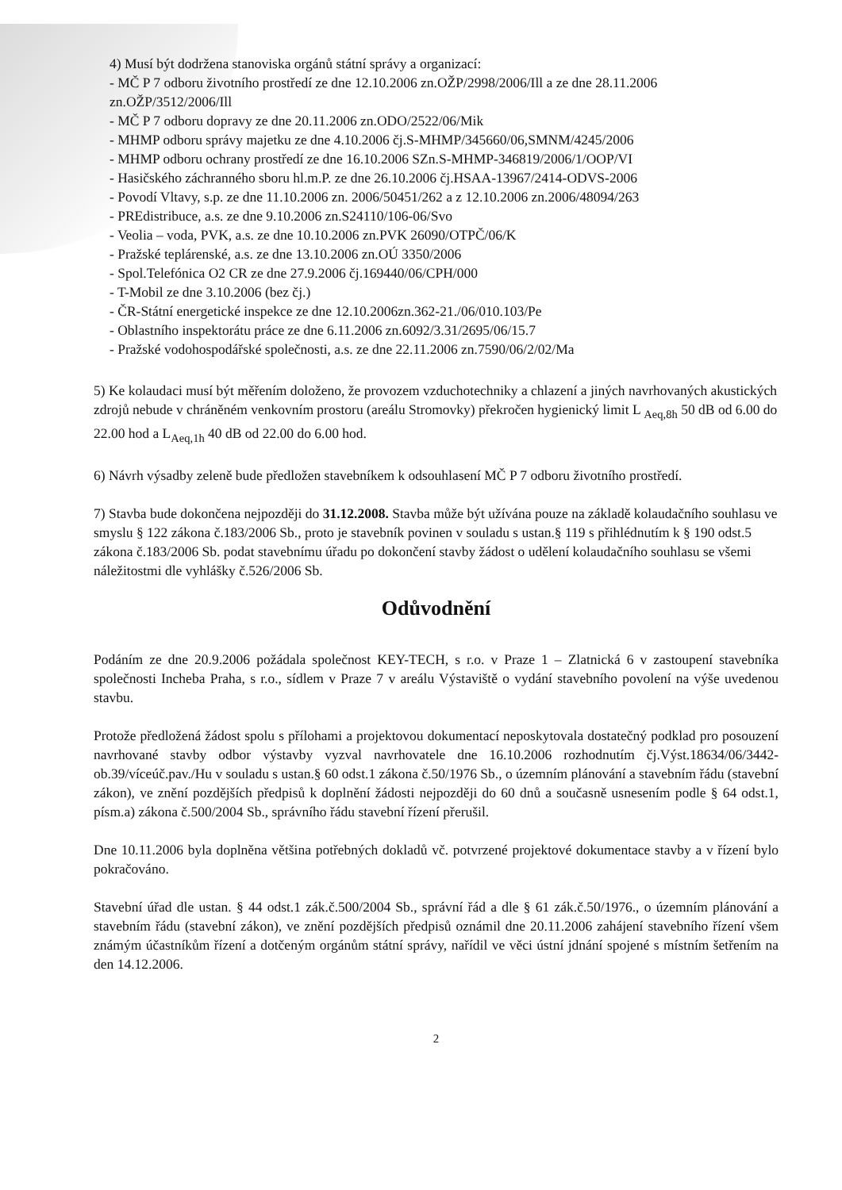4) Musí být dodržena stanoviska orgánů státní správy a organizací:
- MČ P 7 odboru životního prostředí ze dne 12.10.2006 zn.OŽP/2998/2006/Ill a ze dne 28.11.2006 zn.OŽP/3512/2006/Ill
- MČ P 7 odboru dopravy ze dne 20.11.2006 zn.ODO/2522/06/Mik
- MHMP odboru správy majetku ze dne 4.10.2006 čj.S-MHMP/345660/06,SMNM/4245/2006
- MHMP odboru ochrany prostředí ze dne 16.10.2006 SZn.S-MHMP-346819/2006/1/OOP/VI
- Hasičského záchranného sboru hl.m.P. ze dne 26.10.2006 čj.HSAA-13967/2414-ODVS-2006
- Povodí Vltavy, s.p. ze dne 11.10.2006 zn. 2006/50451/262 a z 12.10.2006 zn.2006/48094/263
- PREdistribuce, a.s. ze dne 9.10.2006 zn.S24110/106-06/Svo
- Veolia – voda, PVK, a.s. ze dne 10.10.2006 zn.PVK 26090/OTPČ/06/K
- Pražské teplárenské, a.s. ze dne 13.10.2006 zn.OÚ 3350/2006
- Spol.Telefónica O2 CR ze dne 27.9.2006 čj.169440/06/CPH/000
- T-Mobil ze dne 3.10.2006 (bez čj.)
- ČR-Státní energetické inspekce ze dne 12.10.2006zn.362-21./06/010.103/Pe
- Oblastního inspektorátu práce ze dne 6.11.2006 zn.6092/3.31/2695/06/15.7
- Pražské vodohospodářské společnosti, a.s. ze dne 22.11.2006 zn.7590/06/2/02/Ma
5) Ke kolaudaci musí být měřením doloženo, že provozem vzduchotechniky a chlazení a jiných navrhovaných akustických zdrojů nebude v chráněném venkovním prostoru (areálu Stromovky) překročen hygienický limit L <sub>Aeq,8h</sub> 50 dB od 6.00 do 22.00 hod a L<sub>Aeq,1h</sub> 40 dB od 22.00 do 6.00 hod.
6) Návrh výsadby zeleně bude předložen stavebníkem k odsouhlasení MČ P 7 odboru životního prostředí.
7) Stavba bude dokončena nejpozději do 31.12.2008. Stavba může být užívána pouze na základě kolaudačního souhlasu ve smyslu § 122 zákona č.183/2006 Sb., proto je stavebník povinen v souladu s ustan.§ 119 s přihlédnutím k § 190 odst.5 zákona č.183/2006 Sb. podat stavebnímu úřadu po dokončení stavby žádost o udělení kolaudačního souhlasu se všemi náležitostmi dle vyhlášky č.526/2006 Sb.
Odůvodnění
Podáním ze dne 20.9.2006 požádala společnost KEY-TECH, s r.o. v Praze 1 – Zlatnická 6 v zastoupení stavebníka společnosti Incheba Praha, s r.o., sídlem v Praze 7 v areálu Výstaviště o vydání stavebního povolení na výše uvedenou stavbu.
Protože předložená žádost spolu s přílohami a projektovou dokumentací neposkytovala dostatečný podklad pro posouzení navrhované stavby odbor výstavby vyzval navrhovatele dne 16.10.2006 rozhodnutím čj.Výst.18634/06/3442-ob.39/víceúč.pav./Hu v souladu s ustan.§ 60 odst.1 zákona č.50/1976 Sb., o územním plánování a stavebním řádu (stavební zákon), ve znění pozdějších předpisů k doplnění žádosti nejpozději do 60 dnů a současně usnesením podle § 64 odst.1, písm.a) zákona č.500/2004 Sb., správního řádu stavební řízení přerušil.
Dne 10.11.2006 byla doplněna většina potřebných dokladů vč. potvrzené projektové dokumentace stavby a v řízení bylo pokračováno.
Stavební úřad dle ustan. § 44 odst.1 zák.č.500/2004 Sb., správní řád a dle § 61 zák.č.50/1976., o územním plánování a stavebním řádu (stavební zákon), ve znění pozdějších předpisů oznámil dne 20.11.2006 zahájení stavebního řízení všem známým účastníkům řízení a dotčeným orgánům státní správy, nařídil ve věci ústní jdnání spojené s místním šetřením na den 14.12.2006.
2